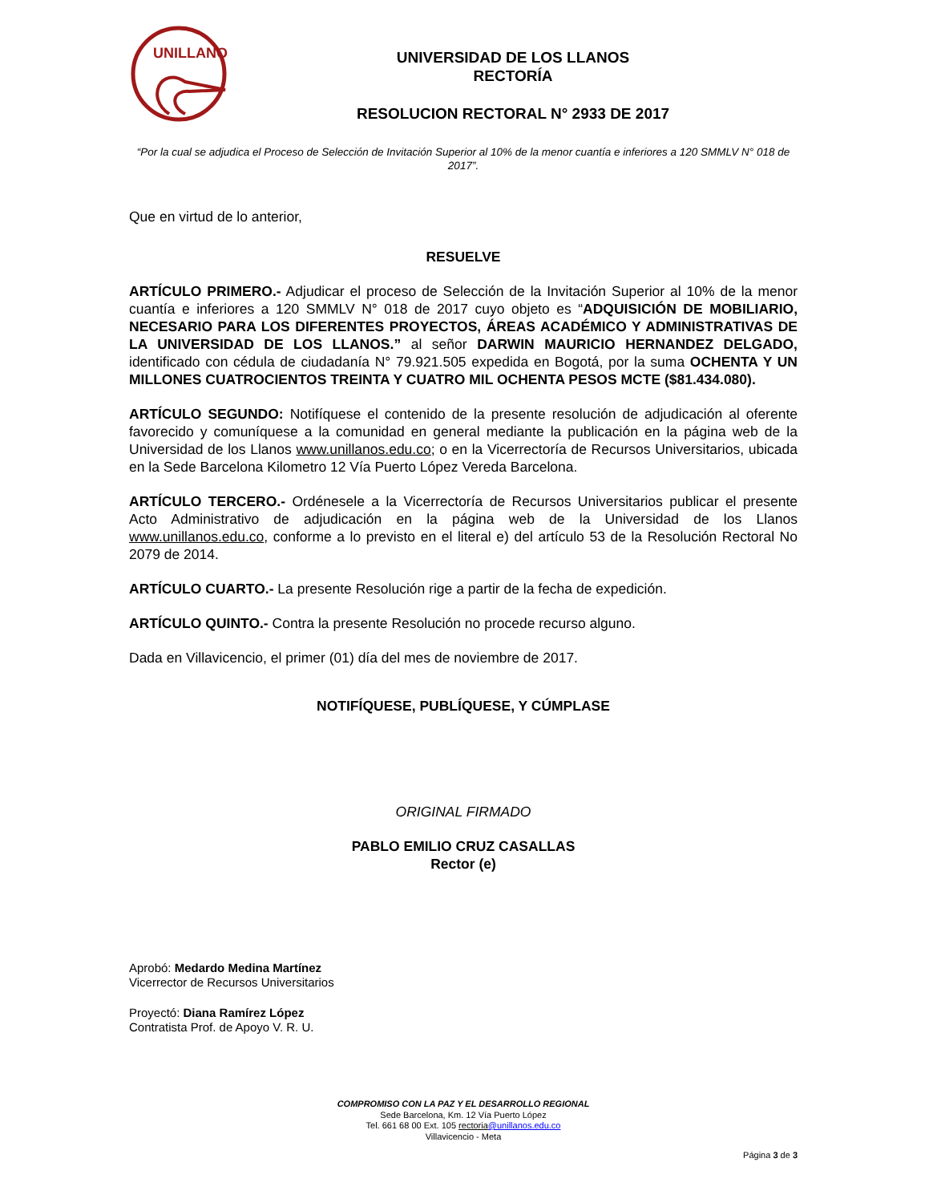UNILLANOS
UNIVERSIDAD DE LOS LLANOS
RECTORÍA
RESOLUCION RECTORAL N° 2933 DE 2017
“Por la cual se adjudica el Proceso de Selección de Invitación Superior al 10% de la menor cuantía e inferiores a 120 SMMLV N° 018 de 2017”.
Que en virtud de lo anterior,
RESUELVE
ARTÍCULO PRIMERO.- Adjudicar el proceso de Selección de la Invitación Superior al 10% de la menor cuantía e inferiores a 120 SMMLV N° 018 de 2017 cuyo objeto es “ADQUISICIÓN DE MOBILIARIO, NECESARIO PARA LOS DIFERENTES PROYECTOS, ÁREAS ACADÉMICO Y ADMINISTRATIVAS DE LA UNIVERSIDAD DE LOS LLANOS.” al señor DARWIN MAURICIO HERNANDEZ DELGADO, identificado con cédula de ciudadanía N° 79.921.505 expedida en Bogotá, por la suma OCHENTA Y UN MILLONES CUATROCIENTOS TREINTA Y CUATRO MIL OCHENTA PESOS MCTE ($81.434.080).
ARTÍCULO SEGUNDO: Notifíquese el contenido de la presente resolución de adjudicación al oferente favorecido y comuníquese a la comunidad en general mediante la publicación en la página web de la Universidad de los Llanos www.unillanos.edu.co; o en la Vicerrectoría de Recursos Universitarios, ubicada en la Sede Barcelona Kilometro 12 Vía Puerto López Vereda Barcelona.
ARTÍCULO TERCERO.- Ordénesele a la Vicerrectoría de Recursos Universitarios publicar el presente Acto Administrativo de adjudicación en la página web de la Universidad de los Llanos www.unillanos.edu.co, conforme a lo previsto en el literal e) del artículo 53 de la Resolución Rectoral No 2079 de 2014.
ARTÍCULO CUARTO.- La presente Resolución rige a partir de la fecha de expedición.
ARTÍCULO QUINTO.- Contra la presente Resolución no procede recurso alguno.
Dada en Villavicencio, el primer (01) día del mes de noviembre de 2017.
NOTIFÍQUESE, PUBLÍQUESE, Y CÚMPLASE
ORIGINAL FIRMADO
PABLO EMILIO CRUZ CASALLAS
Rector (e)
Aprobó: Medardo Medina Martínez
Vicerrector de Recursos Universitarios
Proyectó: Diana Ramírez López
Contratista Prof. de Apoyo V. R. U.
COMPROMISO CON LA PAZ Y EL DESARROLLO REGIONAL
Sede Barcelona, Km. 12 Vía Puerto López
Tel. 661 68 00 Ext. 105 rectoria@unillanos.edu.co
Villavicencio - Meta
Página 3 de 3